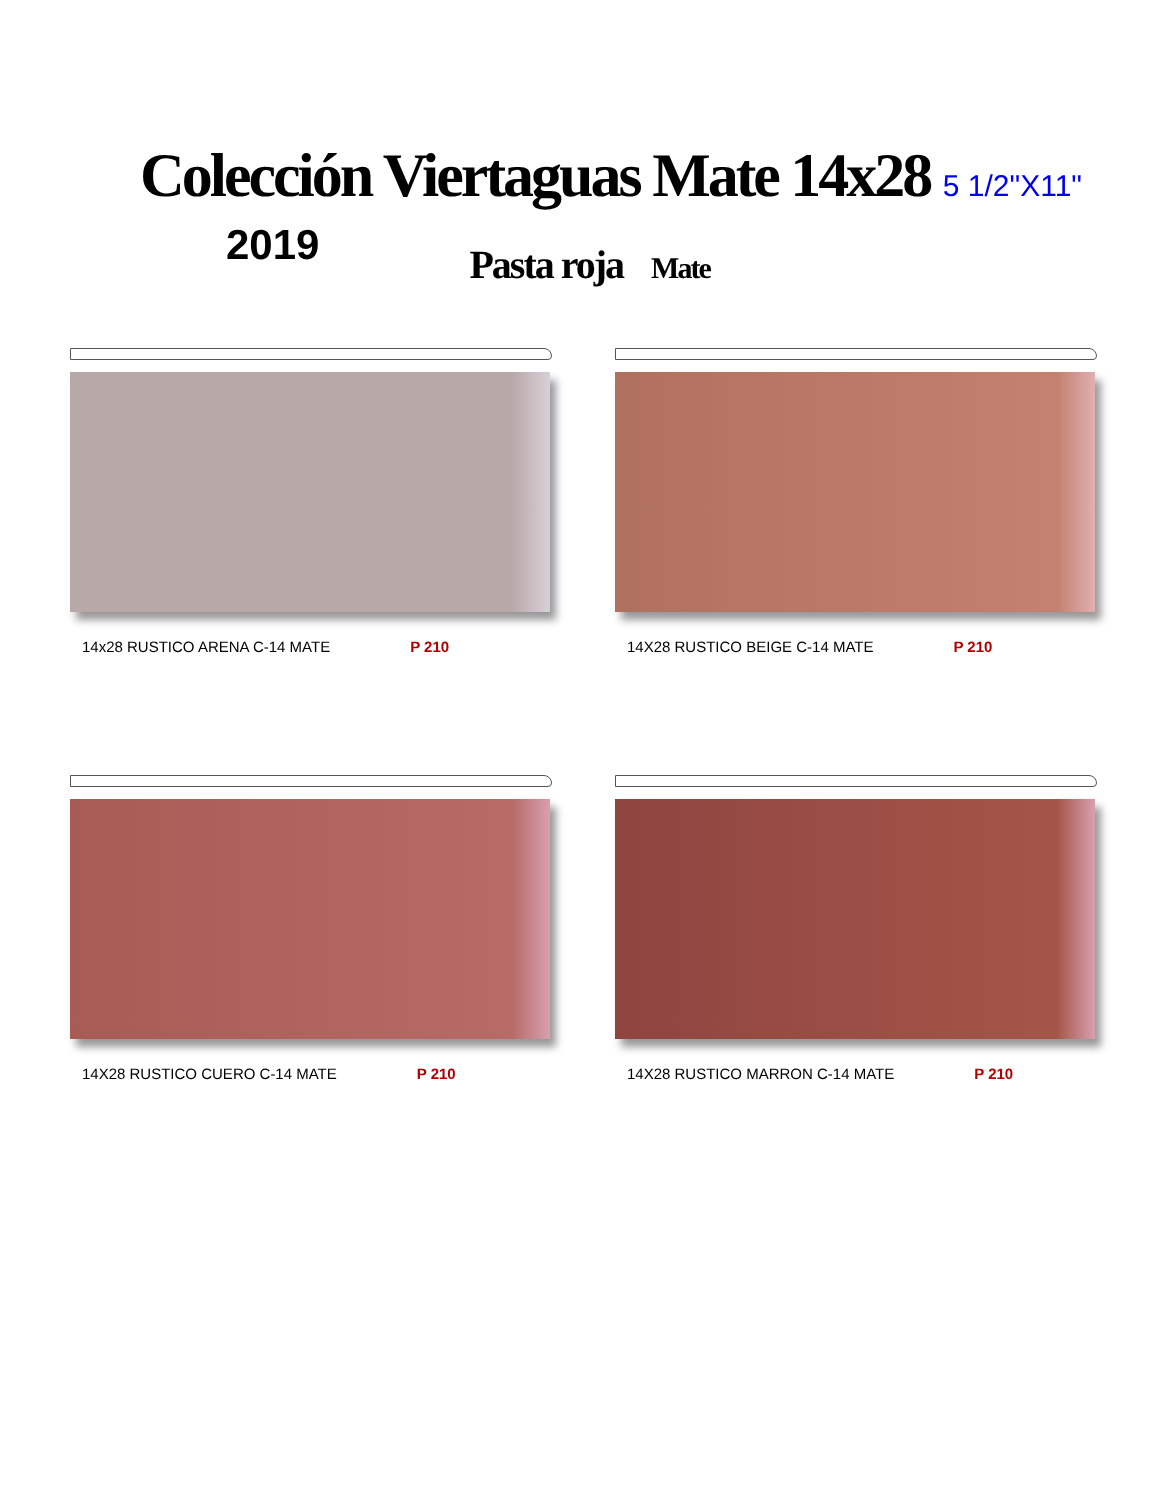Colección Viertaguas Mate 14x28 5 1/2"X11"
2019
Pasta roja Mate
14x28 RUSTICO ARENA C-14 MATE P 210
14X28 RUSTICO BEIGE C-14 MATE P 210
14X28 RUSTICO CUERO C-14 MATE P 210
14X28 RUSTICO MARRON C-14 MATE P 210